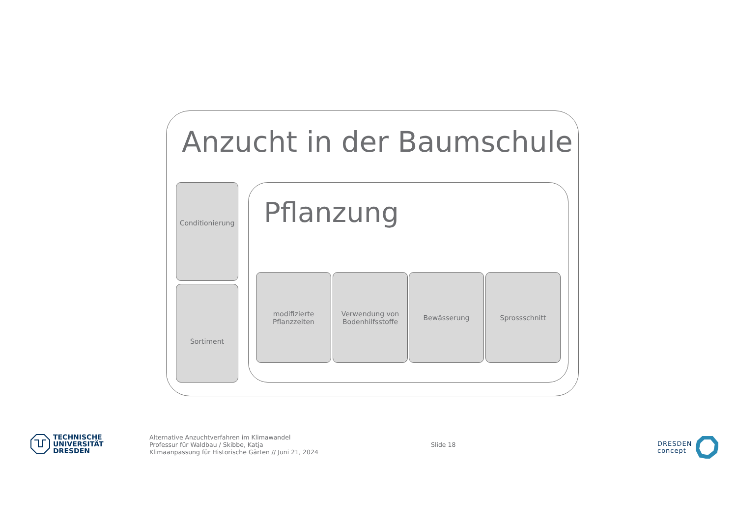Anzucht in der Baumschule
Conditionierung
Sortiment
Pflanzung
modifizierte
Pflanzzeiten
Verwendung von
Bodenhilfsstoffe
Bewässerung Sprossschnitt
TECHNISCHE
UNIVERSITÄT
DRESDEN
Alternative Anzuchtverfahren im Klimawandel
Professur für Waldbau / Skibbe, Katja
Klimaanpassung für Historische Gärten // Juni 21, 2024
Slide 18
DRESDEN
concept